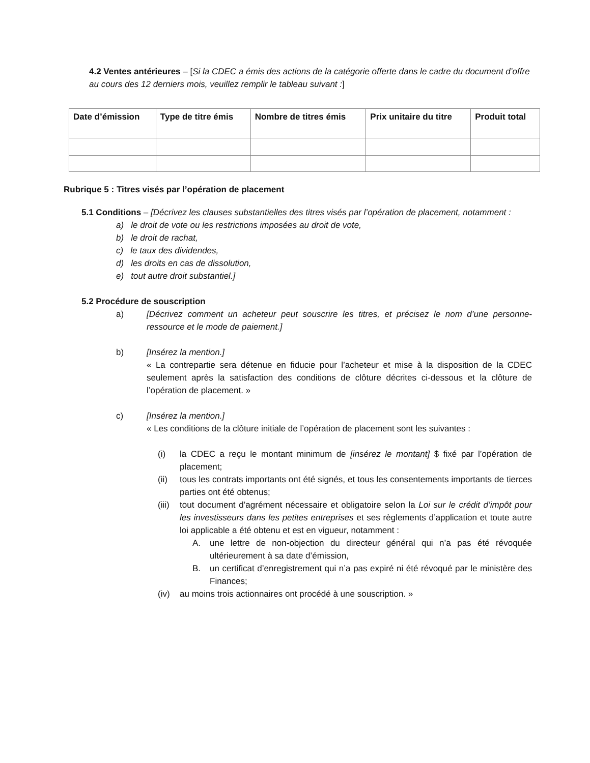4.2 Ventes antérieures – [Si la CDEC a émis des actions de la catégorie offerte dans le cadre du document d’offre au cours des 12 derniers mois, veuillez remplir le tableau suivant :]
| Date d’émission | Type de titre émis | Nombre de titres émis | Prix unitaire du titre | Produit total |
| --- | --- | --- | --- | --- |
Rubrique 5 : Titres visés par l’opération de placement
5.1 Conditions – [Décrivez les clauses substantielles des titres visés par l’opération de placement, notamment :
a) le droit de vote ou les restrictions imposées au droit de vote,
b) le droit de rachat,
c) le taux des dividendes,
d) les droits en cas de dissolution,
e) tout autre droit substantiel.]
5.2 Procédure de souscription
a) [Décrivez comment un acheteur peut souscrire les titres, et précisez le nom d’une personne-ressource et le mode de paiement.]
b) [Insérez la mention.]
« La contrepartie sera détenue en fiducie pour l’acheteur et mise à la disposition de la CDEC seulement après la satisfaction des conditions de clôture décrites ci-dessous et la clôture de l’opération de placement. »
c) [Insérez la mention.]
« Les conditions de la clôture initiale de l’opération de placement sont les suivantes :
(i) la CDEC a reçu le montant minimum de [insérez le montant] $ fixé par l’opération de placement;
(ii) tous les contrats importants ont été signés, et tous les consentements importants de tierces parties ont été obtenus;
(iii)
tout document d’agrément nécessaire et obligatoire selon la Loi sur le crédit d’impôt pour les investisseurs dans les petites entreprises et ses règlements d’application et toute autre loi applicable a été obtenu et est en vigueur, notamment :
A. une lettre de non-objection du directeur général qui n’a pas été révoquée ultérieurement à sa date d’émission,
B. un certificat d’enregistrement qui n’a pas expiré ni été révoqué par le ministère des Finances;
(iv) au moins trois actionnaires ont procédé à une souscription. »